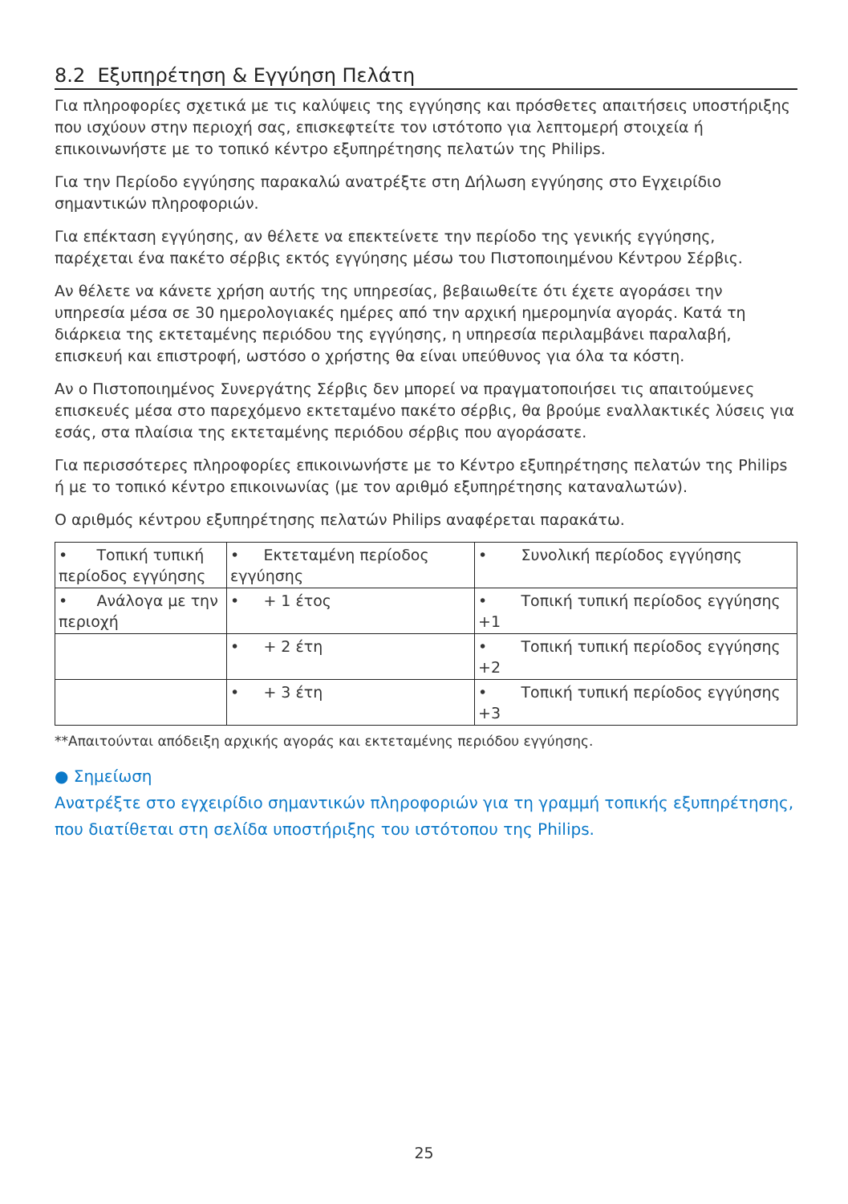8.2 Εξυπηρέτηση & Εγγύηση Πελάτη
Για πληροφορίες σχετικά με τις καλύψεις της εγγύησης και πρόσθετες απαιτήσεις υποστήριξης που ισχύουν στην περιοχή σας, επισκεφτείτε τον ιστότοπο για λεπτομερή στοιχεία ή επικοινωνήστε με το τοπικό κέντρο εξυπηρέτησης πελατών της Philips.
Για την Περίοδο εγγύησης παρακαλώ ανατρέξτε στη Δήλωση εγγύησης στο Εγχειρίδιο σημαντικών πληροφοριών.
Για επέκταση εγγύησης, αν θέλετε να επεκτείνετε την περίοδο της γενικής εγγύησης, παρέχεται ένα πακέτο σέρβις εκτός εγγύησης μέσω του Πιστοποιημένου Κέντρου Σέρβις.
Αν θέλετε να κάνετε χρήση αυτής της υπηρεσίας, βεβαιωθείτε ότι έχετε αγοράσει την υπηρεσία μέσα σε 30 ημερολογιακές ημέρες από την αρχική ημερομηνία αγοράς. Κατά τη διάρκεια της εκτεταμένης περιόδου της εγγύησης, η υπηρεσία περιλαμβάνει παραλαβή, επισκευή και επιστροφή, ωστόσο ο χρήστης θα είναι υπεύθυνος για όλα τα κόστη.
Αν ο Πιστοποιημένος Συνεργάτης Σέρβις δεν μπορεί να πραγματοποιήσει τις απαιτούμενες επισκευές μέσα στο παρεχόμενο εκτεταμένο πακέτο σέρβις, θα βρούμε εναλλακτικές λύσεις για εσάς, στα πλαίσια της εκτεταμένης περιόδου σέρβις που αγοράσατε.
Για περισσότερες πληροφορίες επικοινωνήστε με το Κέντρο εξυπηρέτησης πελατών της Philips ή με το τοπικό κέντρο επικοινωνίας (με τον αριθμό εξυπηρέτησης καταναλωτών).
Ο αριθμός κέντρου εξυπηρέτησης πελατών Philips αναφέρεται παρακάτω.
| • Τοπική τυπική περίοδος εγγύησης | • Εκτεταμένη περίοδος εγγύησης | • Συνολική περίοδος εγγύησης |
| • Ανάλογα με την περιοχή | • + 1 έτος | • Τοπική τυπική περίοδος εγγύησης +1 |
| | • + 2 έτη | • Τοπική τυπική περίοδος εγγύησης +2 |
| | • + 3 έτη | • Τοπική τυπική περίοδος εγγύησης +3 |
**Απαιτούνται απόδειξη αρχικής αγοράς και εκτεταμένης περιόδου εγγύησης.
● Σημείωση
Ανατρέξτε στο εγχειρίδιο σημαντικών πληροφοριών για τη γραμμή τοπικής εξυπηρέτησης, που διατίθεται στη σελίδα υποστήριξης του ιστότοπου της Philips.
25